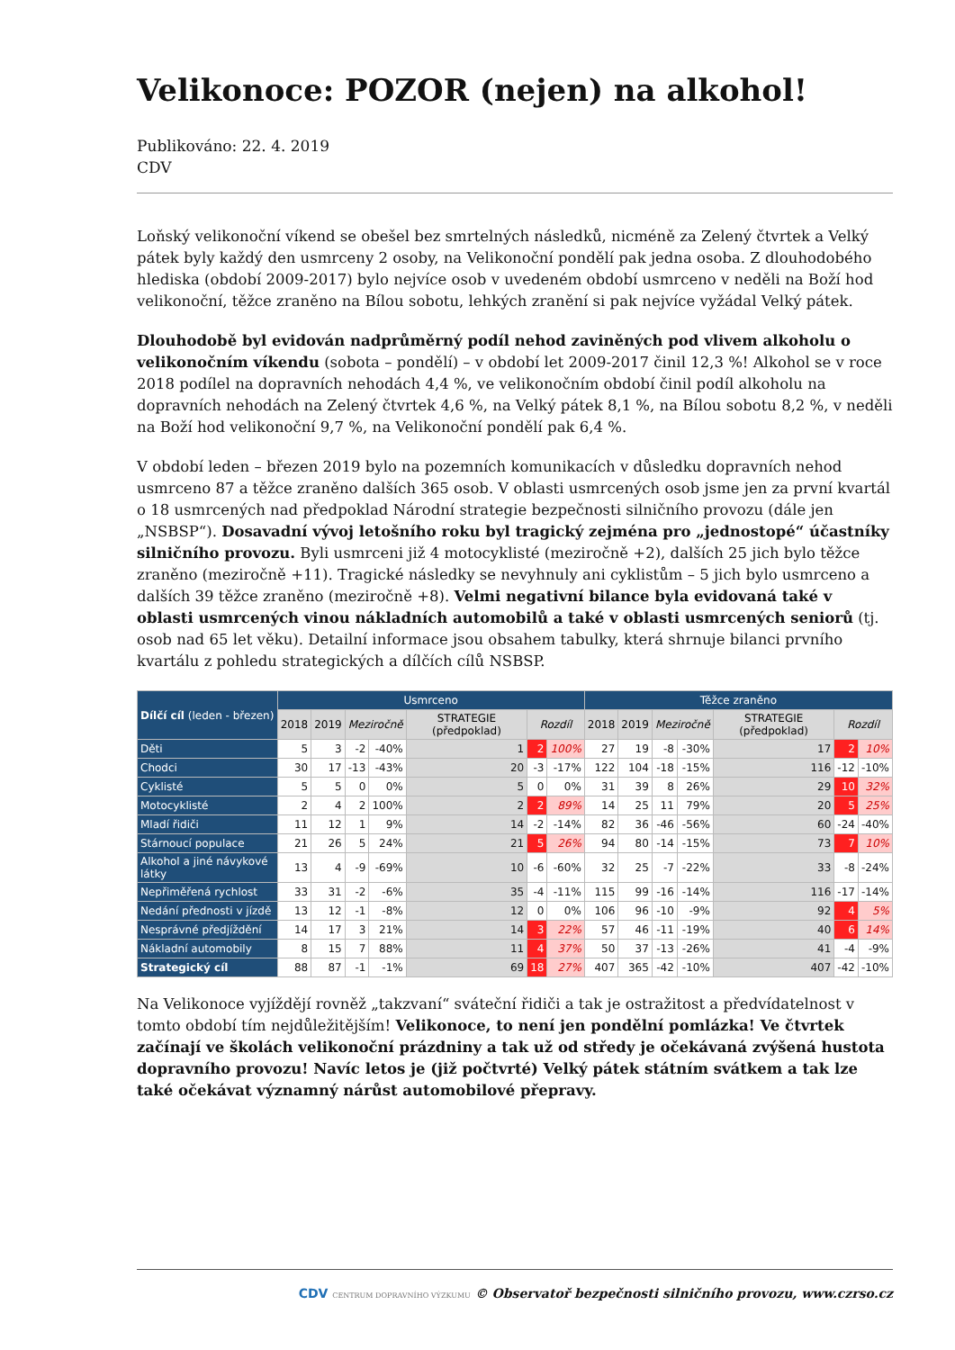Velikonoce: POZOR (nejen) na alkohol!
Publikováno: 22. 4. 2019
CDV
Loňský velikonoční víkend se obešel bez smrtelných následků, nicméně za Zelený čtvrtek a Velký pátek byly každý den usmrceny 2 osoby, na Velikonoční pondělí pak jedna osoba. Z dlouhodobého hlediska (období 2009-2017) bylo nejvíce osob v uvedeném období usmrceno v neděli na Boží hod velikonoční, těžce zraněno na Bílou sobotu, lehkých zranění si pak nejvíce vyžádal Velký pátek.
Dlouhodobě byl evidován nadprůměrný podíl nehod zaviněných pod vlivem alkoholu o velikonočním víkendu (sobota – pondělí) – v období let 2009-2017 činil 12,3 %! Alkohol se v roce 2018 podílel na dopravních nehodách 4,4 %, ve velikonočním období činil podíl alkoholu na dopravních nehodách na Zelený čtvrtek 4,6 %, na Velký pátek 8,1 %, na Bílou sobotu 8,2 %, v neděli na Boží hod velikonoční 9,7 %, na Velikonoční pondělí pak 6,4 %.
V období leden – březen 2019 bylo na pozemních komunikacích v důsledku dopravních nehod usmrceno 87 a těžce zraněno dalších 365 osob. V oblasti usmrcených osob jsme jen za první kvartál o 18 usmrcených nad předpoklad Národní strategie bezpečnosti silničního provozu (dále jen „NSBSP“). Dosavadní vývoj letošního roku byl tragický zejména pro „jednostopé“ účastníky silničního provozu. Byli usmrceni již 4 motocyklisté (meziročně +2), dalších 25 jich bylo těžce zraněno (meziročně +11). Tragické následky se nevyhnuly ani cyklistům – 5 jich bylo usmrceno a dalších 39 těžce zraněno (meziročně +8). Velmi negativní bilance byla evidovaná také v oblasti usmrcených vinou nákladních automobilů a také v oblasti usmrcených seniorů (tj. osob nad 65 let věku). Detailní informace jsou obsahem tabulky, která shrnuje bilanci prvního kvartálu z pohledu strategických a dílčích cílů NSBSP.
| Dílčí cíl (leden - březen) | Usmrceno | | | | | | | Těžce zraněno | | | | | | |
| --- | --- | --- | --- | --- | --- | --- | --- | --- | --- | --- | --- | --- | --- | --- |
| | 2018 | 2019 | Meziročně | | STRATEGIE (předpoklad) | Rozdíl | | 2018 | 2019 | Meziročně | | STRATEGIE (předpoklad) | Rozdíl | |
| Děti | 5 | 3 | -2 | -40% | 1 | 2 | 100% | 27 | 19 | -8 | -30% | 17 | 2 | 10% |
| Chodci | 30 | 17 | -13 | -43% | 20 | -3 | -17% | 122 | 104 | -18 | -15% | 116 | -12 | -10% |
| Cyklisté | 5 | 5 | 0 | 0% | 5 | 0 | 0% | 31 | 39 | 8 | 26% | 29 | 10 | 32% |
| Motocyklisté | 2 | 4 | 2 | 100% | 2 | 2 | 89% | 14 | 25 | 11 | 79% | 20 | 5 | 25% |
| Mladí řidiči | 11 | 12 | 1 | 9% | 14 | -2 | -14% | 82 | 36 | -46 | -56% | 60 | -24 | -40% |
| Stárnoucí populace | 21 | 26 | 5 | 24% | 21 | 5 | 26% | 94 | 80 | -14 | -15% | 73 | 7 | 10% |
| Alkohol a jiné návykové látky | 13 | 4 | -9 | -69% | 10 | -6 | -60% | 32 | 25 | -7 | -22% | 33 | -8 | -24% |
| Nepřiměřená rychlost | 33 | 31 | -2 | -6% | 35 | -4 | -11% | 115 | 99 | -16 | -14% | 116 | -17 | -14% |
| Nedání přednosti v jízdě | 13 | 12 | -1 | -8% | 12 | 0 | 0% | 106 | 96 | -10 | -9% | 92 | 4 | 5% |
| Nesprávné předjíždění | 14 | 17 | 3 | 21% | 14 | 3 | 22% | 57 | 46 | -11 | -19% | 40 | 6 | 14% |
| Nákladní automobily | 8 | 15 | 7 | 88% | 11 | 4 | 37% | 50 | 37 | -13 | -26% | 41 | -4 | -9% |
| Strategický cíl | 88 | 87 | -1 | -1% | 69 | 18 | 27% | 407 | 365 | -42 | -10% | 407 | -42 | -10% |
Na Velikonoce vyjíždějí rovněž „takzvaní“ sváteční řidiči a tak je ostražitost a předvídatelnost v tomto období tím nejdůležitějším! Velikonoce, to není jen pondělní pomlázka! Ve čtvrtek začínají ve školách velikonoční prázdniny a tak už od středy je očekávaná zvýšená hustota dopravního provozu! Navíc letos je (již počtvrté) Velký pátek státním svátkem a tak lze také očekávat významný nárůst automobilové přepravy.
CDV CENTRUM DOPRAVNÍHO VÝZKUMU © Observatoř bezpečnosti silničního provozu, www.czrso.cz